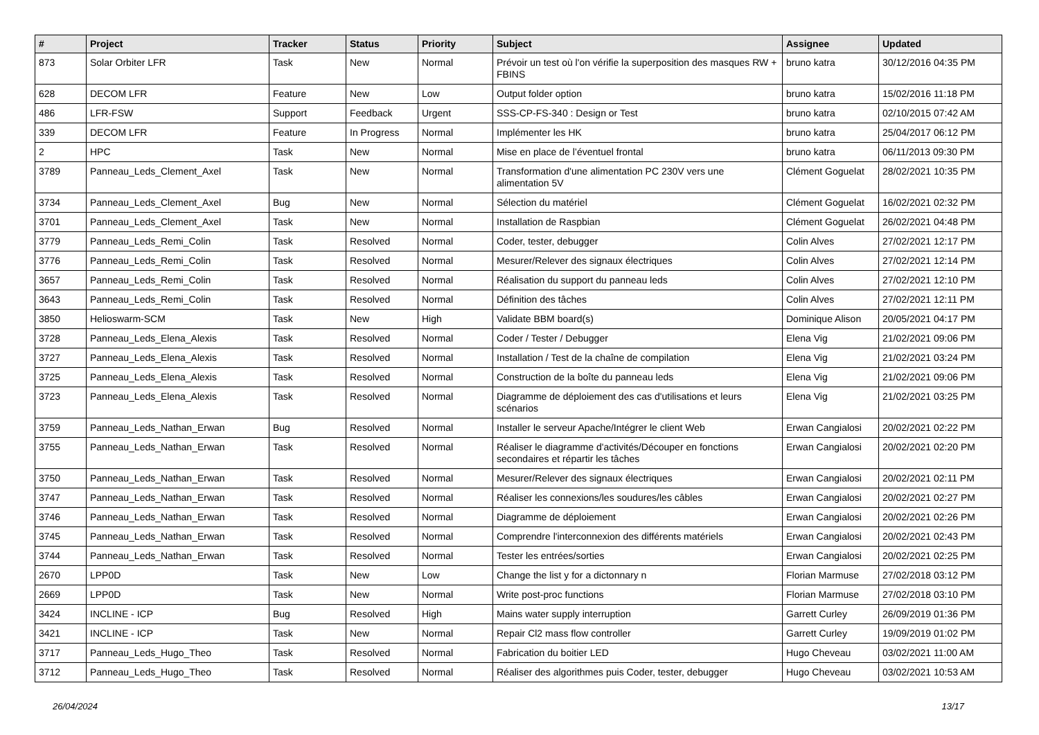| # | Project | Tracker | Status | Priority | Subject | Assignee | Updated |
| --- | --- | --- | --- | --- | --- | --- | --- |
| 873 | Solar Orbiter LFR | Task | New | Normal | Prévoir un test où l'on vérifie la superposition des masques RW + FBINS | bruno katra | 30/12/2016 04:35 PM |
| 628 | DECOM LFR | Feature | New | Low | Output folder option | bruno katra | 15/02/2016 11:18 PM |
| 486 | LFR-FSW | Support | Feedback | Urgent | SSS-CP-FS-340 : Design or Test | bruno katra | 02/10/2015 07:42 AM |
| 339 | DECOM LFR | Feature | In Progress | Normal | Implémenter les HK | bruno katra | 25/04/2017 06:12 PM |
| 2 | HPC | Task | New | Normal | Mise en place de l’éventuel frontal | bruno katra | 06/11/2013 09:30 PM |
| 3789 | Panneau_Leds_Clement_Axel | Task | New | Normal | Transformation d'une alimentation PC 230V vers une alimentation 5V | Clément Goguelat | 28/02/2021 10:35 PM |
| 3734 | Panneau_Leds_Clement_Axel | Bug | New | Normal | Sélection du matériel | Clément Goguelat | 16/02/2021 02:32 PM |
| 3701 | Panneau_Leds_Clement_Axel | Task | New | Normal | Installation de Raspbian | Clément Goguelat | 26/02/2021 04:48 PM |
| 3779 | Panneau_Leds_Remi_Colin | Task | Resolved | Normal | Coder, tester, debugger | Colin Alves | 27/02/2021 12:17 PM |
| 3776 | Panneau_Leds_Remi_Colin | Task | Resolved | Normal | Mesurer/Relever des signaux électriques | Colin Alves | 27/02/2021 12:14 PM |
| 3657 | Panneau_Leds_Remi_Colin | Task | Resolved | Normal | Réalisation du support du panneau leds | Colin Alves | 27/02/2021 12:10 PM |
| 3643 | Panneau_Leds_Remi_Colin | Task | Resolved | Normal | Définition des tâches | Colin Alves | 27/02/2021 12:11 PM |
| 3850 | Helioswarm-SCM | Task | New | High | Validate BBM board(s) | Dominique Alison | 20/05/2021 04:17 PM |
| 3728 | Panneau_Leds_Elena_Alexis | Task | Resolved | Normal | Coder / Tester / Debugger | Elena Vig | 21/02/2021 09:06 PM |
| 3727 | Panneau_Leds_Elena_Alexis | Task | Resolved | Normal | Installation / Test de la chaîne de compilation | Elena Vig | 21/02/2021 03:24 PM |
| 3725 | Panneau_Leds_Elena_Alexis | Task | Resolved | Normal | Construction de la boîte du panneau leds | Elena Vig | 21/02/2021 09:06 PM |
| 3723 | Panneau_Leds_Elena_Alexis | Task | Resolved | Normal | Diagramme de déploiement des cas d'utilisations et leurs scénarios | Elena Vig | 21/02/2021 03:25 PM |
| 3759 | Panneau_Leds_Nathan_Erwan | Bug | Resolved | Normal | Installer le serveur Apache/Intégrer le client Web | Erwan Cangialosi | 20/02/2021 02:22 PM |
| 3755 | Panneau_Leds_Nathan_Erwan | Task | Resolved | Normal | Réaliser le diagramme d'activités/Découper en fonctions secondaires et répartir les tâches | Erwan Cangialosi | 20/02/2021 02:20 PM |
| 3750 | Panneau_Leds_Nathan_Erwan | Task | Resolved | Normal | Mesurer/Relever des signaux électriques | Erwan Cangialosi | 20/02/2021 02:11 PM |
| 3747 | Panneau_Leds_Nathan_Erwan | Task | Resolved | Normal | Réaliser les connexions/les soudures/les câbles | Erwan Cangialosi | 20/02/2021 02:27 PM |
| 3746 | Panneau_Leds_Nathan_Erwan | Task | Resolved | Normal | Diagramme de déploiement | Erwan Cangialosi | 20/02/2021 02:26 PM |
| 3745 | Panneau_Leds_Nathan_Erwan | Task | Resolved | Normal | Comprendre l'interconnexion des différents matériels | Erwan Cangialosi | 20/02/2021 02:43 PM |
| 3744 | Panneau_Leds_Nathan_Erwan | Task | Resolved | Normal | Tester les entrées/sorties | Erwan Cangialosi | 20/02/2021 02:25 PM |
| 2670 | LPP0D | Task | New | Low | Change the list y for a dictonnary n | Florian Marmuse | 27/02/2018 03:12 PM |
| 2669 | LPP0D | Task | New | Normal | Write post-proc functions | Florian Marmuse | 27/02/2018 03:10 PM |
| 3424 | INCLINE - ICP | Bug | Resolved | High | Mains water supply interruption | Garrett Curley | 26/09/2019 01:36 PM |
| 3421 | INCLINE - ICP | Task | New | Normal | Repair Cl2 mass flow controller | Garrett Curley | 19/09/2019 01:02 PM |
| 3717 | Panneau_Leds_Hugo_Theo | Task | Resolved | Normal | Fabrication du boitier LED | Hugo Cheveau | 03/02/2021 11:00 AM |
| 3712 | Panneau_Leds_Hugo_Theo | Task | Resolved | Normal | Réaliser des algorithmes puis Coder, tester, debugger | Hugo Cheveau | 03/02/2021 10:53 AM |
26/04/2024 13/17